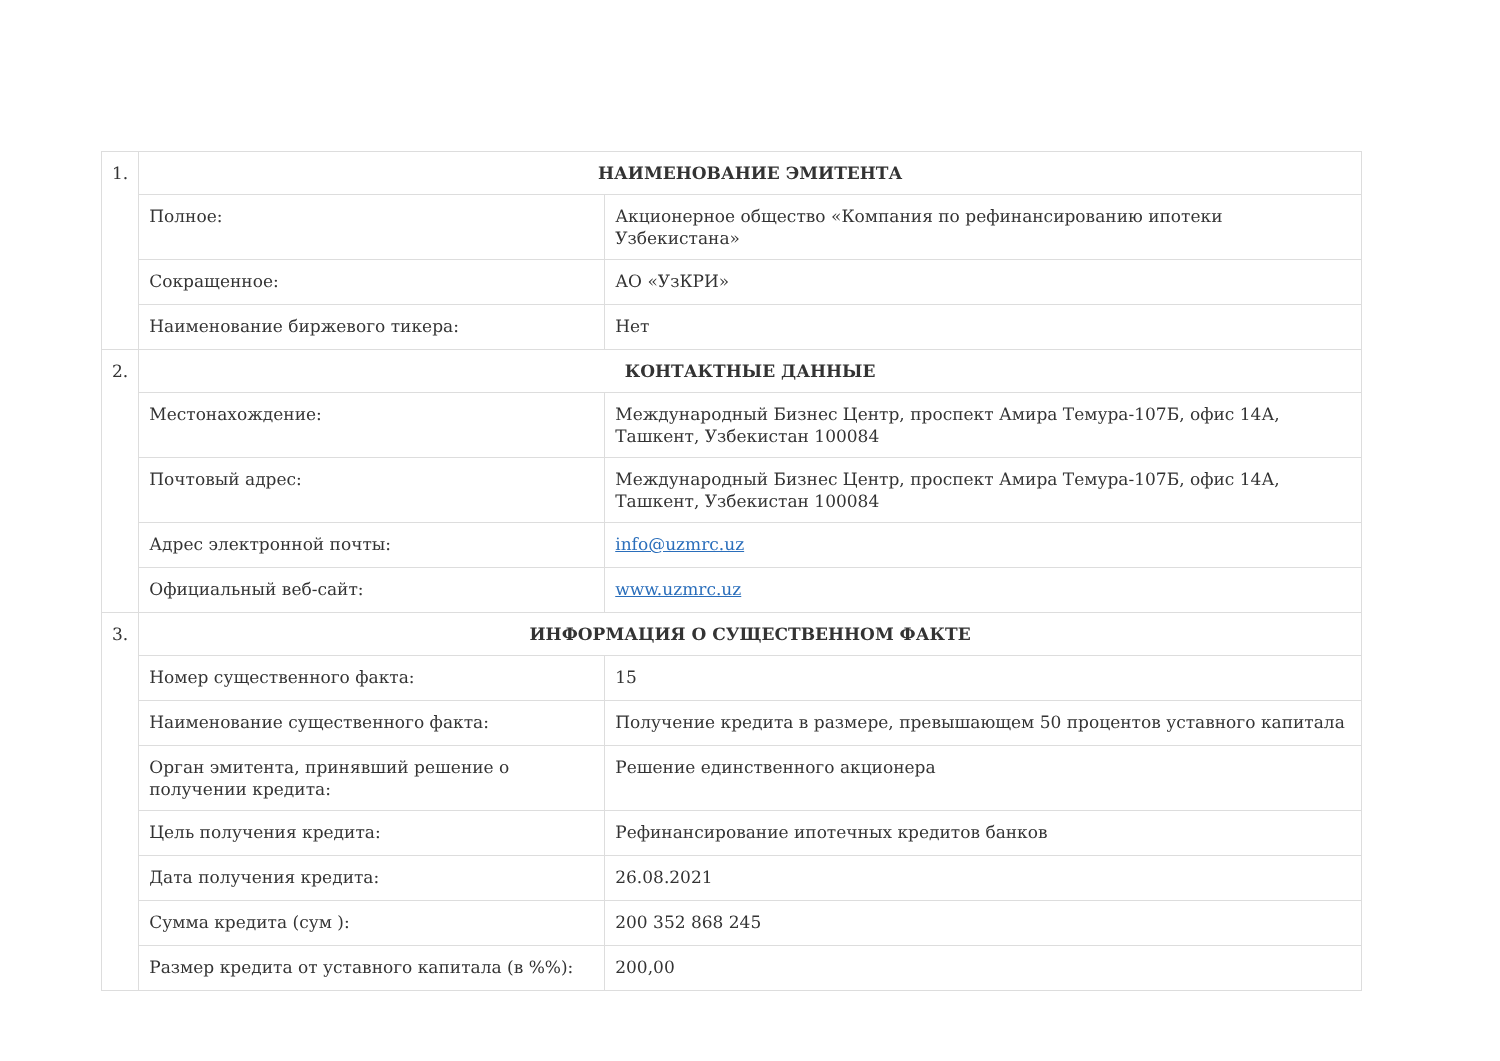| 1. | НАИМЕНОВАНИЕ ЭМИТЕНТА | |
| | Полное: | Акционерное общество «Компания по рефинансированию ипотеки Узбекистана» |
| | Сокращенное: | АО «УзКРИ» |
| | Наименование биржевого тикера: | Нет |
| 2. | КОНТАКТНЫЕ ДАННЫЕ | |
| | Местонахождение: | Международный Бизнес Центр, проспект Амира Темура-107Б, офис 14А, Ташкент, Узбекистан 100084 |
| | Почтовый адрес: | Международный Бизнес Центр, проспект Амира Темура-107Б, офис 14А, Ташкент, Узбекистан 100084 |
| | Адрес электронной почты: | info@uzmrc.uz |
| | Официальный веб-сайт: | www.uzmrc.uz |
| 3. | ИНФОРМАЦИЯ О СУЩЕСТВЕННОМ ФАКТЕ | |
| | Номер существенного факта: | 15 |
| | Наименование существенного факта: | Получение кредита в размере, превышающем 50 процентов уставного капитала |
| | Орган эмитента, принявший решение о получении кредита: | Решение единственного акционера |
| | Цель получения кредита: | Рефинансирование ипотечных кредитов банков |
| | Дата получения кредита: | 26.08.2021 |
| | Сумма кредита (сум ): | 200 352 868 245 |
| | Размер кредита от уставного капитала (в %%): | 200,00 |